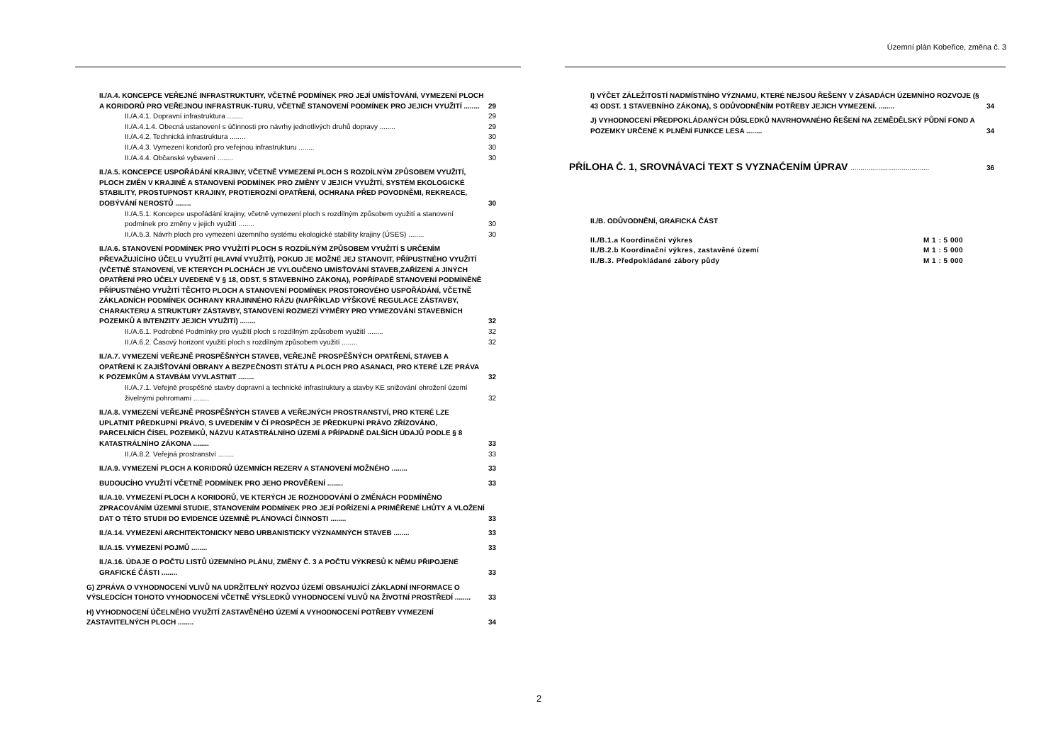Územní plán Kobeřice, změna č. 3
II./A.4. KONCEPCE VEŘEJNÉ INFRASTRUKTURY, VČETNĚ PODMÍNEK PRO JEJÍ UMÍSŤOVÁNÍ, VYMEZENÍ PLOCH A KORIDORŮ PRO VEŘEJNOU INFRASTRUK-TURU, VČETNĚ STANOVENÍ PODMÍNEK PRO JEJICH VYUŽITÍ ........ 29
II./A.4.1. Dopravní infrastruktura ........ 29
II./A.4.1.4. Obecná ustanovení s účinnosti pro návrhy jednotlivých druhů dopravy ........ 29
II./A.4.2. Technická infrastruktura ........ 30
II./A.4.3. Vymezení koridorů pro veřejnou infrastrukturu ........ 30
II./A.4.4. Občanské vybavení ........ 30
II./A.5. KONCEPCE USPOŘÁDÁNÍ KRAJINY, VČETNĚ VYMEZENÍ PLOCH S ROZDÍLNÝM ZPŮSOBEM VYUŽITÍ, PLOCH ZMĚN V KRAJINĚ A STANOVENÍ PODMÍNEK PRO ZMĚNY V JEJICH VYUŽITÍ, SYSTÉM EKOLOGICKÉ STABILITY, PROSTUPNOST KRAJINY, PROTIEROZNÍ OPATŘENÍ, OCHRANA PŘED POVODNĚMI, REKREACE, DOBÝVÁNÍ NEROSTŮ ........ 30
II./A.5.1. Koncepce uspořádání krajiny, včetně vymezení ploch s rozdílným způsobem využití a stanovení podmínek pro změny v jejich využití ........ 30
II./A.5.3. Návrh ploch pro vymezení územního systému ekologické stability krajiny (ÚSES) ........ 30
II./A.6. STANOVENÍ PODMÍNEK PRO VYUŽITÍ PLOCH S ROZDÍLNÝM ZPŮSOBEM VYUŽITÍ S URČENÍM PŘEVAŽUJÍCÍHO ÚČELU VYUŽITÍ (HLAVNÍ VYUŽITÍ), POKUD JE MOŽNÉ JEJ STANOVIT, PŘÍPUSTNÉHO VYUŽITÍ (VČETNĚ STANOVENÍ, VE KTERÝCH PLOCHÁCH JE VYLOUČENO UMÍSŤOVÁNÍ STAVEB,ZAŘÍZENÍ A JINÝCH OPATŘENÍ PRO ÚČELY UVEDENÉ V § 18, ODST. 5 STAVEBNÍHO ZÁKONA), POPŘÍPADĚ STANOVENÍ PODMÍNĚNĚ PŘÍPUSTNÉHO VYUŽITÍ TĚCHTO PLOCH A STANOVENÍ PODMÍNEK PROSTOROVÉHO USPOŘÁDÁNÍ, VČETNĚ ZÁKLADNÍCH PODMÍNEK OCHRANY KRAJINNÉHO RÁZU (NAPŘÍKLAD VÝŠKOVÉ REGULACE ZÁSTAVBY, CHARAKTERU A STRUKTURY ZÁSTAVBY, STANOVENÍ ROZMEZÍ VÝMĚRY PRO VYMEZOVÁNÍ STAVEBNÍCH POZEMKŮ A INTENZITY JEJICH VYUŽITÍ) ........ 32
II./A.6.1. Podrobné Podmínky pro využití ploch s rozdílným způsobem využití ........ 32
II./A.6.2. Časový horizont využití ploch s rozdílným způsobem využití ........ 32
II./A.7. VYMEZENÍ VEŘEJNĚ PROSPĚŠNÝCH STAVEB, VEŘEJNĚ PROSPĚŠNÝCH OPATŘENÍ, STAVEB A OPATŘENÍ K ZAJIŠŤOVÁNÍ OBRANY A BEZPEČNOSTI STÁTU A PLOCH PRO ASANACI, PRO KTERÉ LZE PRÁVA K POZEMKŮM A STAVBÁM VYVLASTNIT ........ 32
II./A.7.1. Veřejně prospěšné stavby dopravní a technické infrastruktury a stavby KE snižování ohrožení území živelnými pohromami ........ 32
II./A.8. VYMEZENÍ VEŘEJNĚ PROSPĚŠNÝCH STAVEB A VEŘEJNÝCH PROSTRANSTVÍ, PRO KTERÉ LZE UPLATNIT PŘEDKUPNÍ PRÁVO, S UVEDENÍM V ČÍ PROSPĚCH JE PŘEDKUPNÍ PRÁVO ZŘÍZOVÁNO, PARCELNÍCH ČÍSEL POZEMKŮ, NÁZVU KATASTRÁLNÍHO ÚZEMÍ A PŘÍPADNĚ DALŠÍCH ÚDAJŮ PODLE § 8 KATASTRÁLNÍHO ZÁKONA ........ 33
II./A.8.2. Veřejná prostranství ........ 33
II./A.9. VYMEZENÍ PLOCH A KORIDORŮ ÚZEMNÍCH REZERV A STANOVENÍ MOŽNÉHO ........ 33
BUDOUCÍHO VYUŽITÍ VČETNĚ PODMÍNEK PRO JEHO PROVĚŘENÍ ........ 33
II./A.10. VYMEZENÍ PLOCH A KORIDORŮ, VE KTERÝCH JE ROZHODOVÁNÍ O ZMĚNÁCH PODMÍNĚNO ZPRACOVÁNÍM ÚZEMNÍ STUDIE, STANOVENÍM PODMÍNEK PRO JEJÍ POŘÍZENÍ A PRIMĚŘENÉ LHŮTY A VLOŽENÍ DAT O TÉTO STUDII DO EVIDENCE ÚZEMNĚ PLÁNOVACÍ ČINNOSTI ........ 33
II./A.14. VYMEZENÍ ARCHITEKTONICKY NEBO URBANISTICKY VÝZNAMNÝCH STAVEB ........ 33
II./A.15. VYMEZENÍ POJMŮ ........ 33
II./A.16. ÚDAJE O POČTU LISTŮ ÚZEMNÍHO PLÁNU, ZMĚNY Č. 3 A POČTU VÝKRESŮ K NĚMU PŘIPOJENÉ GRAFICKÉ ČÁSTI ........ 33
G) ZPRÁVA O VYHODNOCENÍ VLIVŮ NA UDRŽITELNÝ ROZVOJ ÚZEMÍ OBSAHUJÍCÍ ZÁKLADNÍ INFORMACE O VÝSLEDCÍCH TOHOTO VYHODNOCENÍ VČETNĚ VÝSLEDKŮ VYHODNOCENÍ VLIVŮ NA ŽIVOTNÍ PROSTŘEDÍ ........ 33
H) VYHODNOCENÍ ÚČELNÉHO VYUŽITÍ ZASTAVĚNÉHO ÚZEMÍ A VYHODNOCENÍ POTŘEBY VYMEZENÍ ZASTAVITELNÝCH PLOCH ........ 34
I) VÝČET ZÁLEŽITOSTÍ NADMÍSTNÍHO VÝZNAMU, KTERÉ NEJSOU ŘEŠENY V ZÁSADÁCH ÚZEMNÍHO ROZVOJE (§ 43 ODST. 1 STAVEBNÍHO ZÁKONA), S ODŮVODNĚNÍM POTŘEBY JEJICH VYMEZENÍ. ........ 34
J) VYHODNOCENÍ PŘEDPOKLÁDANÝCH DŮSLEDKŮ NAVRHOVANÉHO ŘEŠENÍ NA ZEMĚDĚLSKÝ PŮDNÍ FOND A POZEMKY URČENÉ K PLNĚNÍ FUNKCE LESA ........ 34
PŘÍLOHA Č. 1, SROVNÁVACÍ TEXT S VYZNAČENÍM ÚPRAV ........................................ 36
II./B. ODŮVODNĚNÍ, GRAFICKÁ ČÁST
II./B.1.a Koordinační výkres M 1 : 5 000
II./B.2.b Koordinační výkres, zastavěné území M 1 : 5 000
II./B.3. Předpokládané zábory půdy M 1 : 5 000
2